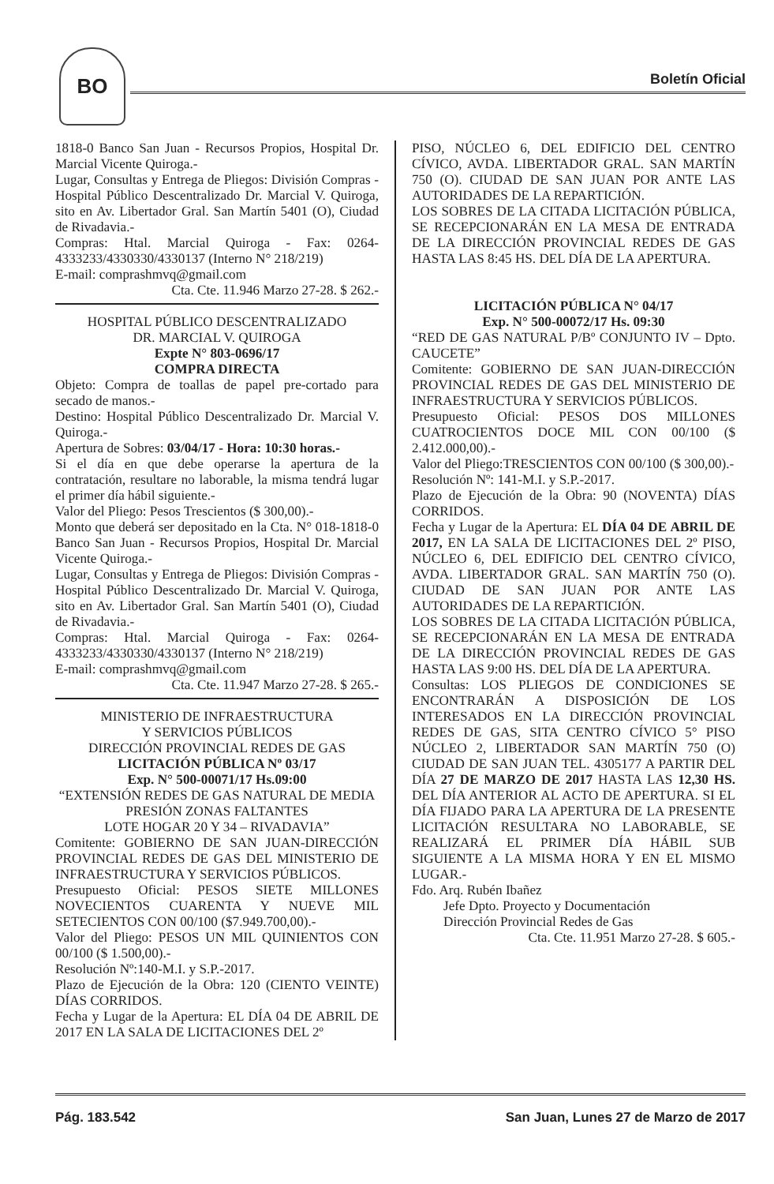BO
Boletín Oficial
1818-0 Banco San Juan - Recursos Propios, Hospital Dr. Marcial Vicente Quiroga.-
Lugar, Consultas y Entrega de Pliegos: División Compras - Hospital Público Descentralizado Dr. Marcial V. Quiroga, sito en Av. Libertador Gral. San Martín 5401 (O), Ciudad de Rivadavia.-
Compras: Htal. Marcial Quiroga - Fax: 0264-4333233/4330330/4330137 (Interno N° 218/219)
E-mail: comprashmvq@gmail.com
Cta. Cte. 11.946 Marzo 27-28. $ 262.-
HOSPITAL PÚBLICO DESCENTRALIZADO
DR. MARCIAL V. QUIROGA
Expte N° 803-0696/17
COMPRA DIRECTA
Objeto: Compra de toallas de papel pre-cortado para secado de manos.-
Destino: Hospital Público Descentralizado Dr. Marcial V. Quiroga.-
Apertura de Sobres: 03/04/17 - Hora: 10:30 horas.-
Si el día en que debe operarse la apertura de la contratación, resultare no laborable, la misma tendrá lugar el primer día hábil siguiente.-
Valor del Pliego: Pesos Trescientos ($ 300,00).-
Monto que deberá ser depositado en la Cta. N° 018-1818-0 Banco San Juan - Recursos Propios, Hospital Dr. Marcial Vicente Quiroga.-
Lugar, Consultas y Entrega de Pliegos: División Compras - Hospital Público Descentralizado Dr. Marcial V. Quiroga, sito en Av. Libertador Gral. San Martín 5401 (O), Ciudad de Rivadavia.-
Compras: Htal. Marcial Quiroga - Fax: 0264-4333233/4330330/4330137 (Interno N° 218/219)
E-mail: comprashmvq@gmail.com
Cta. Cte. 11.947 Marzo 27-28. $ 265.-
MINISTERIO DE INFRAESTRUCTURA
Y SERVICIOS PÚBLICOS
DIRECCIÓN PROVINCIAL REDES DE GAS
LICITACIÓN PÚBLICA Nº 03/17
Exp. N° 500-00071/17 Hs.09:00
“EXTENSIÓN REDES DE GAS NATURAL DE MEDIA PRESIÓN ZONAS FALTANTES
LOTE HOGAR 20 Y 34 – RIVADAVIA”
Comitente: GOBIERNO DE SAN JUAN-DIRECCIÓN PROVINCIAL REDES DE GAS DEL MINISTERIO DE INFRAESTRUCTURA Y SERVICIOS PÚBLICOS.
Presupuesto Oficial: PESOS SIETE MILLONES NOVECIENTOS CUARENTA Y NUEVE MIL SETECIENTOS CON 00/100 ($7.949.700,00).-
Valor del Pliego: PESOS UN MIL QUINIENTOS CON 00/100 ($ 1.500,00).-
Resolución Nº:140-M.I. y S.P.-2017.
Plazo de Ejecución de la Obra: 120 (CIENTO VEINTE) DÍAS CORRIDOS.
Fecha y Lugar de la Apertura: EL DÍA 04 DE ABRIL DE 2017 EN LA SALA DE LICITACIONES DEL 2º
PISO, NÚCLEO 6, DEL EDIFICIO DEL CENTRO CÍVICO, AVDA. LIBERTADOR GRAL. SAN MARTÍN 750 (O). CIUDAD DE SAN JUAN POR ANTE LAS AUTORIDADES DE LA REPARTICIÓN.
LOS SOBRES DE LA CITADA LICITACIÓN PÚBLICA, SE RECEPCIONARÁN EN LA MESA DE ENTRADA DE LA DIRECCIÓN PROVINCIAL REDES DE GAS HASTA LAS 8:45 HS. DEL DÍA DE LA APERTURA.
LICITACIÓN PÚBLICA N° 04/17
Exp. N° 500-00072/17 Hs. 09:30
“RED DE GAS NATURAL P/Bº CONJUNTO IV – Dpto. CAUCETE”
Comitente: GOBIERNO DE SAN JUAN-DIRECCIÓN PROVINCIAL REDES DE GAS DEL MINISTERIO DE INFRAESTRUCTURA Y SERVICIOS PÚBLICOS.
Presupuesto Oficial: PESOS DOS MILLONES CUATROCIENTOS DOCE MIL CON 00/100 ($ 2.412.000,00).-
Valor del Pliego:TRESCIENTOS CON 00/100 ($ 300,00).-
Resolución Nº: 141-M.I. y S.P.-2017.
Plazo de Ejecución de la Obra: 90 (NOVENTA) DÍAS CORRIDOS.
Fecha y Lugar de la Apertura: EL DÍA 04 DE ABRIL DE 2017, EN LA SALA DE LICITACIONES DEL 2º PISO, NÚCLEO 6, DEL EDIFICIO DEL CENTRO CÍVICO, AVDA. LIBERTADOR GRAL. SAN MARTÍN 750 (O). CIUDAD DE SAN JUAN POR ANTE LAS AUTORIDADES DE LA REPARTICIÓN.
LOS SOBRES DE LA CITADA LICITACIÓN PÚBLICA, SE RECEPCIONARÁN EN LA MESA DE ENTRADA DE LA DIRECCIÓN PROVINCIAL REDES DE GAS HASTA LAS 9:00 HS. DEL DÍA DE LA APERTURA.
Consultas: LOS PLIEGOS DE CONDICIONES SE ENCONTRARÁN A DISPOSICIÓN DE LOS INTERESADOS EN LA DIRECCIÓN PROVINCIAL REDES DE GAS, SITA CENTRO CÍVICO 5° PISO NÚCLEO 2, LIBERTADOR SAN MARTÍN 750 (O) CIUDAD DE SAN JUAN TEL. 4305177 A PARTIR DEL DÍA 27 DE MARZO DE 2017 HASTA LAS 12,30 HS. DEL DÍA ANTERIOR AL ACTO DE APERTURA. SI EL DÍA FIJADO PARA LA APERTURA DE LA PRESENTE LICITACIÓN RESULTARA NO LABORABLE, SE REALIZARÁ EL PRIMER DÍA HÁBIL SUB SIGUIENTE A LA MISMA HORA Y EN EL MISMO LUGAR.-
Fdo. Arq. Rubén Ibañez
Jefe Dpto. Proyecto y Documentación
Dirección Provincial Redes de Gas
Cta. Cte. 11.951 Marzo 27-28. $ 605.-
Pág. 183.542 San Juan, Lunes 27 de Marzo de 2017